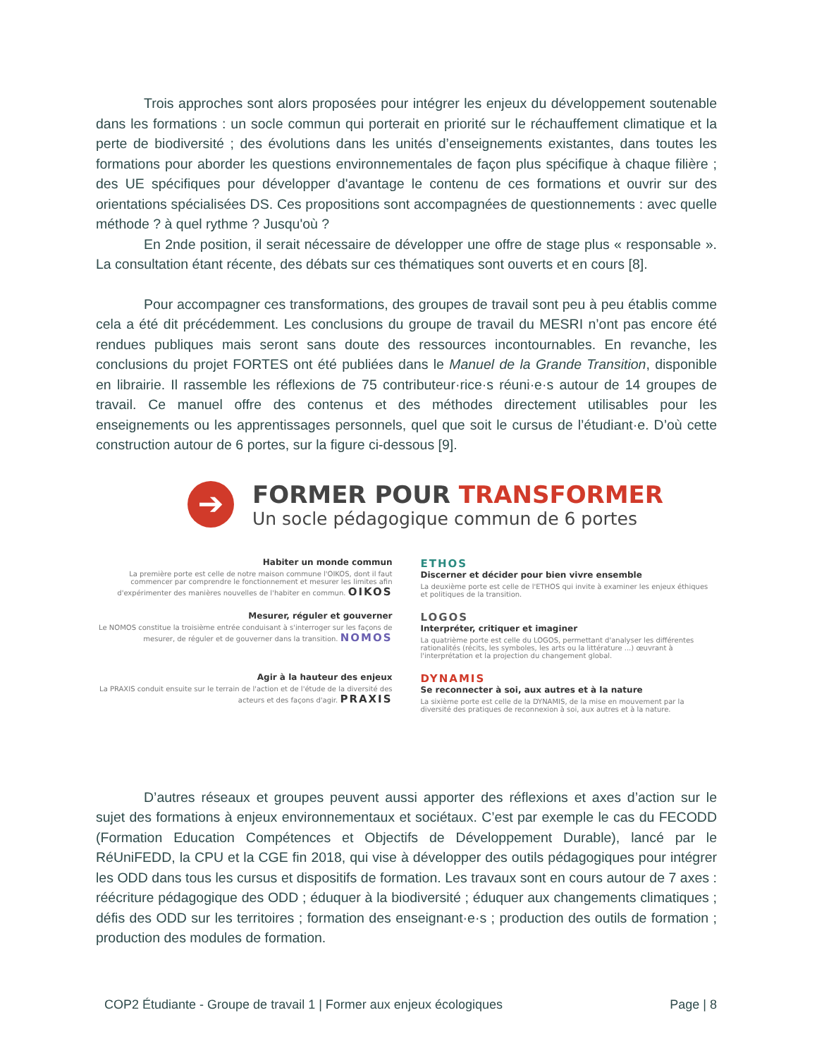Trois approches sont alors proposées pour intégrer les enjeux du développement soutenable dans les formations : un socle commun qui porterait en priorité sur le réchauffement climatique et la perte de biodiversité ; des évolutions dans les unités d’enseignements existantes, dans toutes les formations pour aborder les questions environnementales de façon plus spécifique à chaque filière ; des UE spécifiques pour développer d'avantage le contenu de ces formations et ouvrir sur des orientations spécialisées DS. Ces propositions sont accompagnées de questionnements : avec quelle méthode ? à quel rythme ? Jusqu'où ?
En 2nde position, il serait nécessaire de développer une offre de stage plus « responsable ». La consultation étant récente, des débats sur ces thématiques sont ouverts et en cours [8].
Pour accompagner ces transformations, des groupes de travail sont peu à peu établis comme cela a été dit précédemment. Les conclusions du groupe de travail du MESRI n’ont pas encore été rendues publiques mais seront sans doute des ressources incontournables. En revanche, les conclusions du projet FORTES ont été publiées dans le Manuel de la Grande Transition, disponible en librairie. Il rassemble les réflexions de 75 contributeur·rice·s réuni·e·s autour de 14 groupes de travail. Ce manuel offre des contenus et des méthodes directement utilisables pour les enseignements ou les apprentissages personnels, quel que soit le cursus de l’étudiant·e. D’où cette construction autour de 6 portes, sur la figure ci-dessous [9].
➔
FORMER POUR TRANSFORMER
Un socle pédagogique commun de 6 portes
Habiter un monde commun
La première porte est celle de notre maison commune l'OIKOS, dont il faut commencer par comprendre le fonctionnement et mesurer les limites afin d'expérimenter des manières nouvelles de l'habiter en commun. OIKOS
ETHOS
Discerner et décider pour bien vivre ensemble
La deuxième porte est celle de l'ETHOS qui invite à examiner les enjeux éthiques et politiques de la transition.
Mesurer, réguler et gouverner
Le NOMOS constitue la troisième entrée conduisant à s'interroger sur les façons de mesurer, de réguler et de gouverner dans la transition. NOMOS
LOGOS
Interpréter, critiquer et imaginer
La quatrième porte est celle du LOGOS, permettant d'analyser les différentes rationalités (récits, les symboles, les arts ou la littérature ...) œuvrant à l'interprétation et la projection du changement global.
Agir à la hauteur des enjeux
La PRAXIS conduit ensuite sur le terrain de l'action et de l'étude de la diversité des acteurs et des façons d'agir. PRAXIS
DYNAMIS
Se reconnecter à soi, aux autres et à la nature
La sixième porte est celle de la DYNAMIS, de la mise en mouvement par la diversité des pratiques de reconnexion à soi, aux autres et à la nature.
D’autres réseaux et groupes peuvent aussi apporter des réflexions et axes d’action sur le sujet des formations à enjeux environnementaux et sociétaux. C’est par exemple le cas du FECODD (Formation Education Compétences et Objectifs de Développement Durable), lancé par le RéUniFEDD, la CPU et la CGE fin 2018, qui vise à développer des outils pédagogiques pour intégrer les ODD dans tous les cursus et dispositifs de formation. Les travaux sont en cours autour de 7 axes : réécriture pédagogique des ODD ; éduquer à la biodiversité ; éduquer aux changements climatiques ; défis des ODD sur les territoires ; formation des enseignant·e·s ; production des outils de formation ; production des modules de formation.
COP2 Étudiante - Groupe de travail 1 | Former aux enjeux écologiques Page | 8